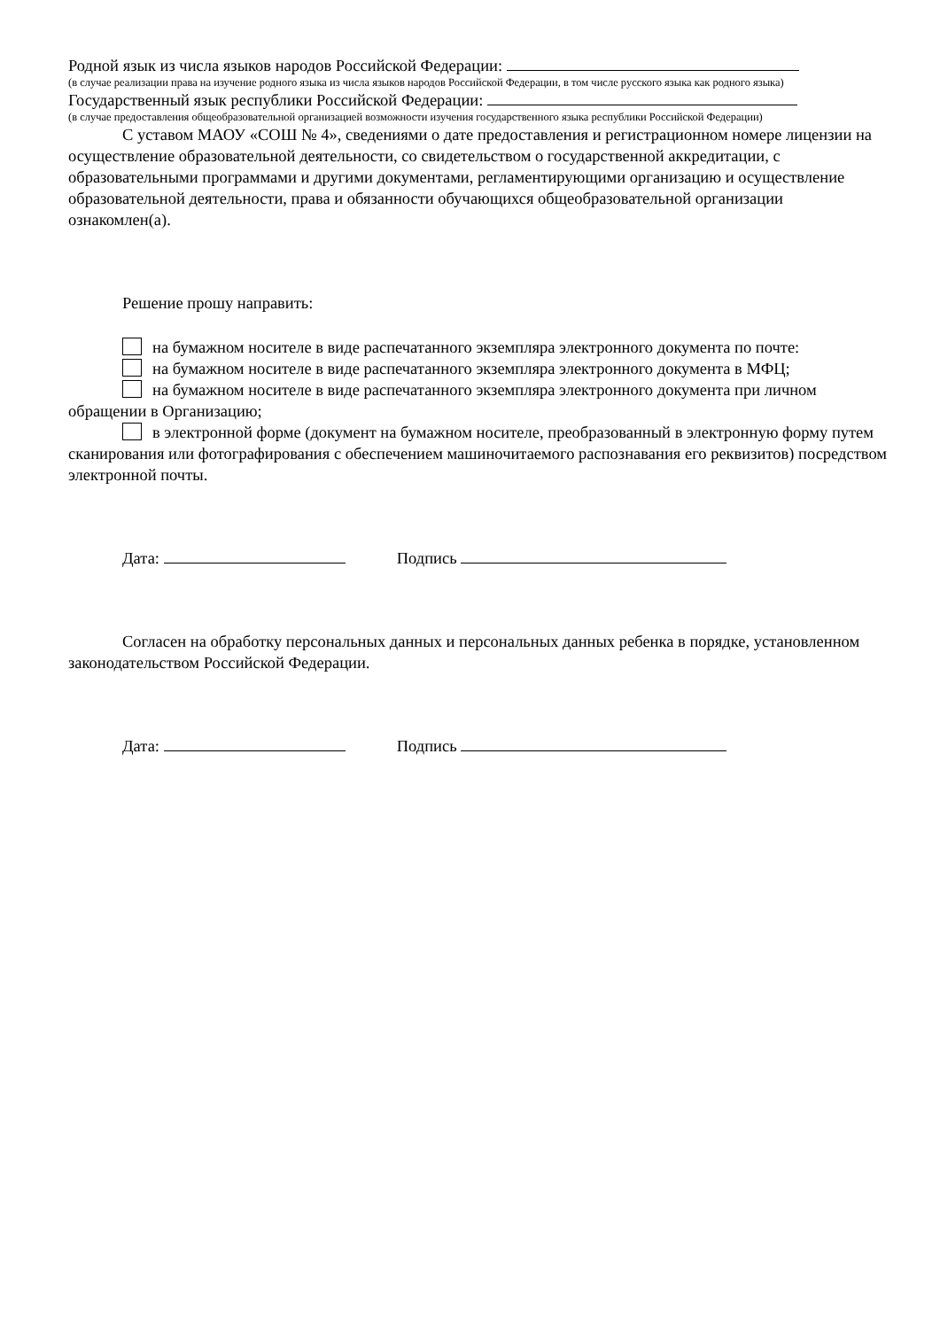Родной язык из числа языков народов Российской Федерации:
(в случае реализации права на изучение родного языка из числа языков народов Российской Федерации, в том числе русского языка как родного языка)
Государственный язык республики Российской Федерации:
(в случае предоставления общеобразовательной организацией возможности изучения государственного языка республики Российской Федерации)
С уставом МАОУ «СОШ № 4», сведениями о дате предоставления и регистрационном номере лицензии на осуществление образовательной деятельности, со свидетельством о государственной аккредитации, с образовательными программами и другими документами, регламентирующими организацию и осуществление образовательной деятельности, права и обязанности обучающихся общеобразовательной организации ознакомлен(а).
Решение прошу направить:
на бумажном носителе в виде распечатанного экземпляра электронного документа по почте:
на бумажном носителе в виде распечатанного экземпляра электронного документа в МФЦ;
на бумажном носителе в виде распечатанного экземпляра электронного документа при личном обращении в Организацию;
в электронной форме (документ на бумажном носителе, преобразованный в электронную форму путем сканирования или фотографирования с обеспечением машиночитаемого распознавания его реквизитов) посредством электронной почты.
Дата: Подпись
Согласен на обработку персональных данных и персональных данных ребенка в порядке, установленном законодательством Российской Федерации.
Дата: Подпись